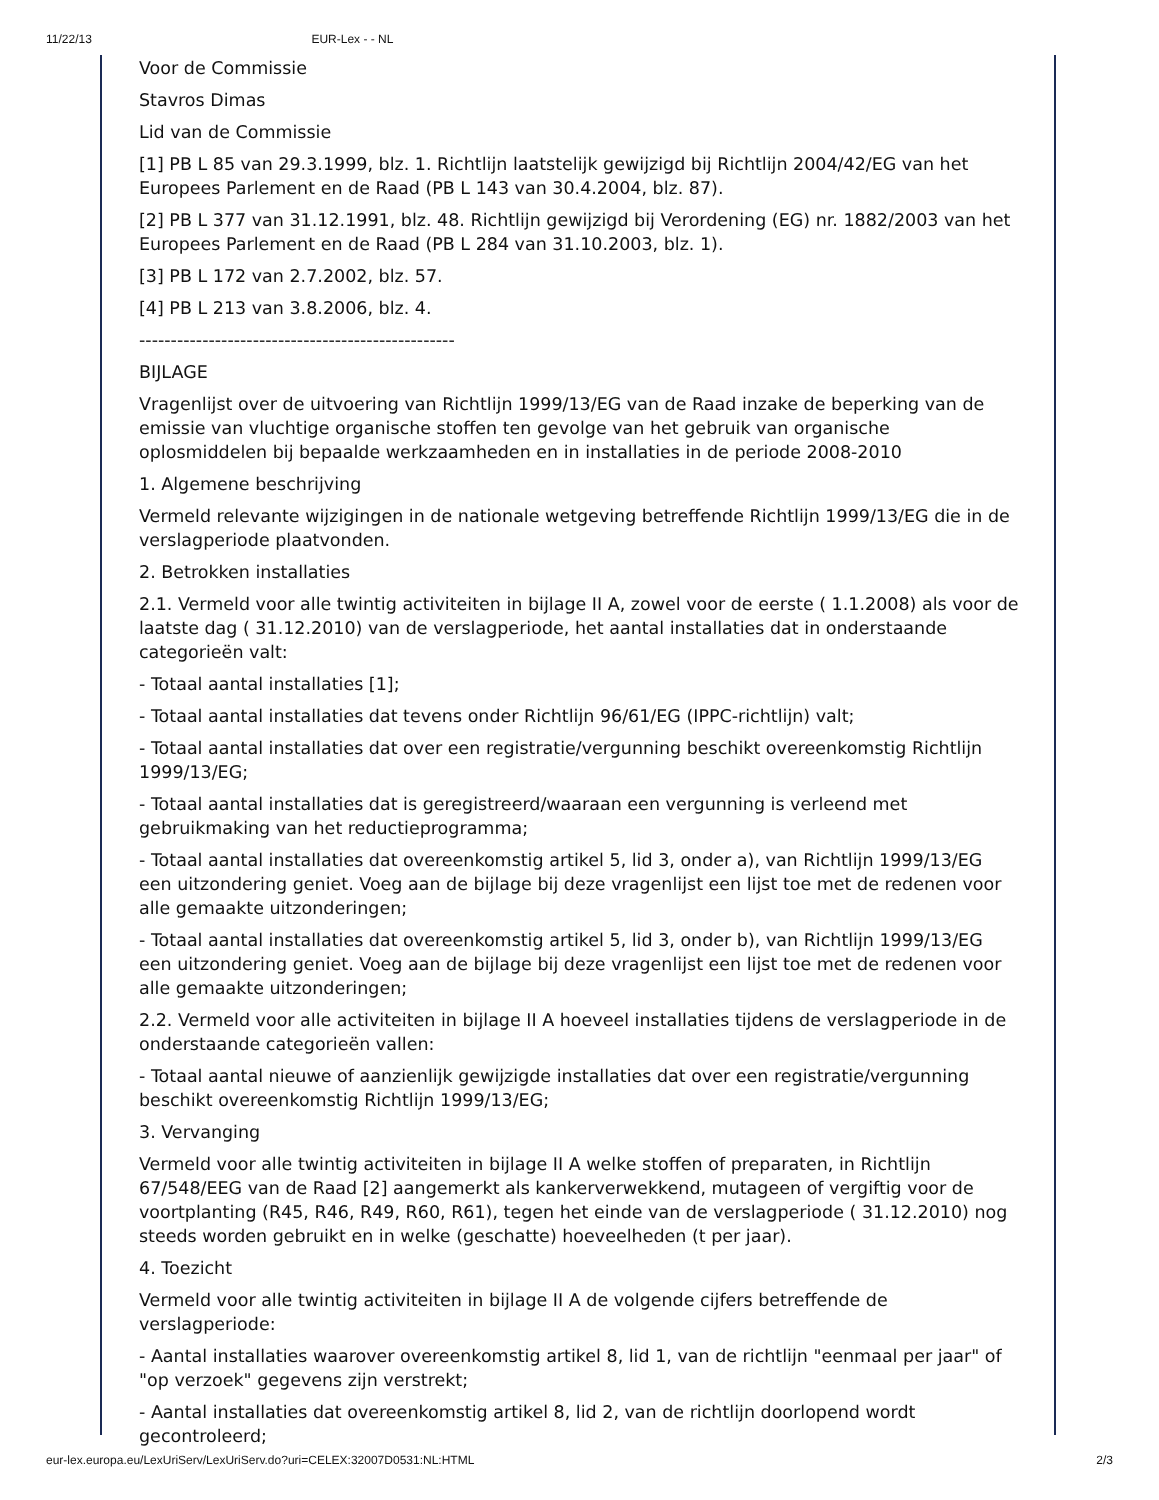11/22/13 EUR-Lex - - NL
Voor de Commissie
Stavros Dimas
Lid van de Commissie
[1] PB L 85 van 29.3.1999, blz. 1. Richtlijn laatstelijk gewijzigd bij Richtlijn 2004/42/EG van het Europees Parlement en de Raad (PB L 143 van 30.4.2004, blz. 87).
[2] PB L 377 van 31.12.1991, blz. 48. Richtlijn gewijzigd bij Verordening (EG) nr. 1882/2003 van het Europees Parlement en de Raad (PB L 284 van 31.10.2003, blz. 1).
[3] PB L 172 van 2.7.2002, blz. 57.
[4] PB L 213 van 3.8.2006, blz. 4.
--------------------------------------------------
BIJLAGE
Vragenlijst over de uitvoering van Richtlijn 1999/13/EG van de Raad inzake de beperking van de emissie van vluchtige organische stoffen ten gevolge van het gebruik van organische oplosmiddelen bij bepaalde werkzaamheden en in installaties in de periode 2008-2010
1. Algemene beschrijving
Vermeld relevante wijzigingen in de nationale wetgeving betreffende Richtlijn 1999/13/EG die in de verslagperiode plaatvonden.
2. Betrokken installaties
2.1. Vermeld voor alle twintig activiteiten in bijlage II A, zowel voor de eerste ( 1.1.2008) als voor de laatste dag ( 31.12.2010) van de verslagperiode, het aantal installaties dat in onderstaande categorieën valt:
- Totaal aantal installaties [1];
- Totaal aantal installaties dat tevens onder Richtlijn 96/61/EG (IPPC-richtlijn) valt;
- Totaal aantal installaties dat over een registratie/vergunning beschikt overeenkomstig Richtlijn 1999/13/EG;
- Totaal aantal installaties dat is geregistreerd/waaraan een vergunning is verleend met gebruikmaking van het reductieprogramma;
- Totaal aantal installaties dat overeenkomstig artikel 5, lid 3, onder a), van Richtlijn 1999/13/EG een uitzondering geniet. Voeg aan de bijlage bij deze vragenlijst een lijst toe met de redenen voor alle gemaakte uitzonderingen;
- Totaal aantal installaties dat overeenkomstig artikel 5, lid 3, onder b), van Richtlijn 1999/13/EG een uitzondering geniet. Voeg aan de bijlage bij deze vragenlijst een lijst toe met de redenen voor alle gemaakte uitzonderingen;
2.2. Vermeld voor alle activiteiten in bijlage II A hoeveel installaties tijdens de verslagperiode in de onderstaande categorieën vallen:
- Totaal aantal nieuwe of aanzienlijk gewijzigde installaties dat over een registratie/vergunning beschikt overeenkomstig Richtlijn 1999/13/EG;
3. Vervanging
Vermeld voor alle twintig activiteiten in bijlage II A welke stoffen of preparaten, in Richtlijn 67/548/EEG van de Raad [2] aangemerkt als kankerverwekkend, mutageen of vergiftig voor de voortplanting (R45, R46, R49, R60, R61), tegen het einde van de verslagperiode ( 31.12.2010) nog steeds worden gebruikt en in welke (geschatte) hoeveelheden (t per jaar).
4. Toezicht
Vermeld voor alle twintig activiteiten in bijlage II A de volgende cijfers betreffende de verslagperiode:
- Aantal installaties waarover overeenkomstig artikel 8, lid 1, van de richtlijn "eenmaal per jaar" of "op verzoek" gegevens zijn verstrekt;
- Aantal installaties dat overeenkomstig artikel 8, lid 2, van de richtlijn doorlopend wordt gecontroleerd;
eur-lex.europa.eu/LexUriServ/LexUriServ.do?uri=CELEX:32007D0531:NL:HTML 2/3